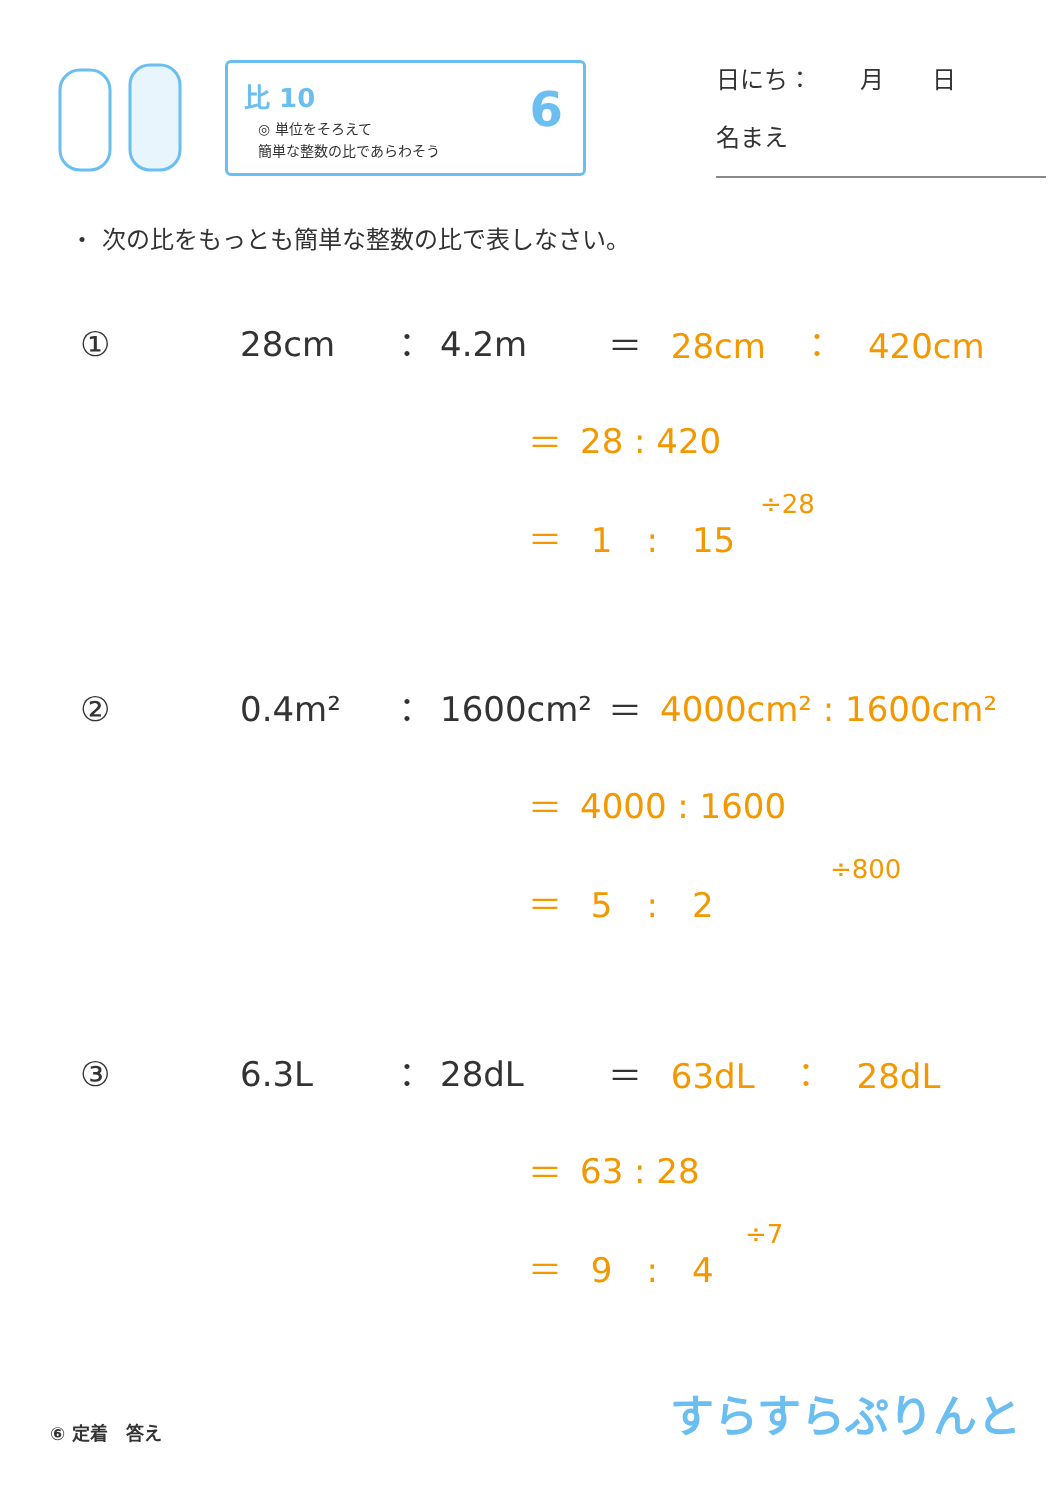比 10
◎ 単位をそろえて
簡単な整数の比であらわそう
6
日にち：　　月　　日
名まえ
・ 次の比をもっとも簡単な整数の比で表しなさい。
① 28cm ： 4.2m ＝ 28cm　：　420cm
＝ 28 : 420
÷28
＝ 1　:　15
② 0.4m² ： 1600cm² ＝ 4000cm² : 1600cm²
＝ 4000 : 1600
÷800
＝ 5　:　2
③ 6.3L ： 28dL ＝ 63dL　：　28dL
＝ 63 : 28
÷7
＝ 9　:　4
⑥ 定着　答え すらすらぷりんと